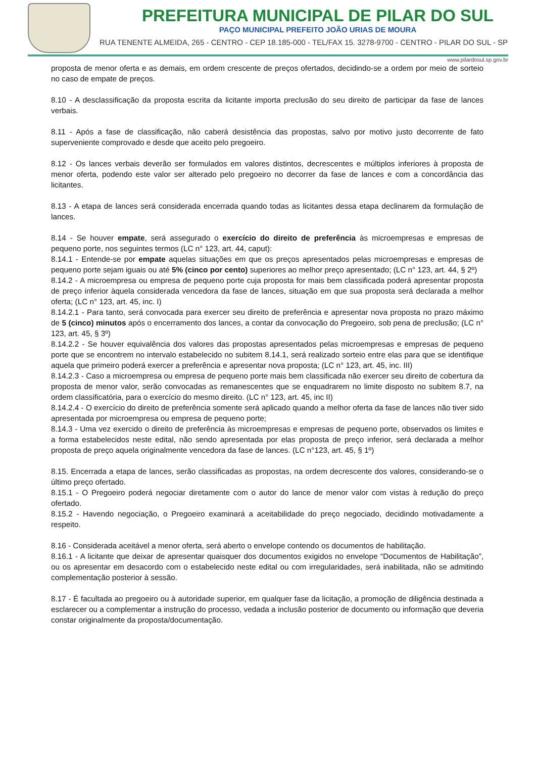PREFEITURA MUNICIPAL DE PILAR DO SUL
PAÇO MUNICIPAL PREFEITO JOÃO URIAS DE MOURA
RUA TENENTE ALMEIDA, 265 - CENTRO - CEP 18.185-000 - TEL/FAX 15. 3278-9700 - CENTRO - PILAR DO SUL - SP
www.pilardosul.sp.gov.br
proposta de menor oferta e as demais, em ordem crescente de preços ofertados, decidindo-se a ordem por meio de sorteio no caso de empate de preços.
8.10 - A desclassificação da proposta escrita da licitante importa preclusão do seu direito de participar da fase de lances verbais.
8.11 - Após a fase de classificação, não caberá desistência das propostas, salvo por motivo justo decorrente de fato superveniente comprovado e desde que aceito pelo pregoeiro.
8.12 - Os lances verbais deverão ser formulados em valores distintos, decrescentes e múltiplos inferiores à proposta de menor oferta, podendo este valor ser alterado pelo pregoeiro no decorrer da fase de lances e com a concordância das licitantes.
8.13 - A etapa de lances será considerada encerrada quando todas as licitantes dessa etapa declinarem da formulação de lances.
8.14 - Se houver empate, será assegurado o exercício do direito de preferência às microempresas e empresas de pequeno porte, nos seguintes termos (LC n° 123, art. 44, caput):
8.14.1 - Entende-se por empate aquelas situações em que os preços apresentados pelas microempresas e empresas de pequeno porte sejam iguais ou até 5% (cinco por cento) superiores ao melhor preço apresentado; (LC n° 123, art. 44, § 2º)
8.14.2 - A microempresa ou empresa de pequeno porte cuja proposta for mais bem classificada poderá apresentar proposta de preço inferior àquela considerada vencedora da fase de lances, situação em que sua proposta será declarada a melhor oferta; (LC n° 123, art. 45, inc. I)
8.14.2.1 - Para tanto, será convocada para exercer seu direito de preferência e apresentar nova proposta no prazo máximo de 5 (cinco) minutos após o encerramento dos lances, a contar da convocação do Pregoeiro, sob pena de preclusão; (LC n° 123, art. 45, § 3º)
8.14.2.2 - Se houver equivalência dos valores das propostas apresentados pelas microempresas e empresas de pequeno porte que se encontrem no intervalo estabelecido no subitem 8.14.1, será realizado sorteio entre elas para que se identifique aquela que primeiro poderá exercer a preferência e apresentar nova proposta; (LC n° 123, art. 45, inc. III)
8.14.2.3 - Caso a microempresa ou empresa de pequeno porte mais bem classificada não exercer seu direito de cobertura da proposta de menor valor, serão convocadas as remanescentes que se enquadrarem no limite disposto no subitem 8.7, na ordem classificatória, para o exercício do mesmo direito. (LC n° 123, art. 45, inc II)
8.14.2.4 - O exercício do direito de preferência somente será aplicado quando a melhor oferta da fase de lances não tiver sido apresentada por microempresa ou empresa de pequeno porte;
8.14.3 - Uma vez exercido o direito de preferência às microempresas e empresas de pequeno porte, observados os limites e a forma estabelecidos neste edital, não sendo apresentada por elas proposta de preço inferior, será declarada a melhor proposta de preço aquela originalmente vencedora da fase de lances. (LC n°123, art. 45, § 1º)
8.15. Encerrada a etapa de lances, serão classificadas as propostas, na ordem decrescente dos valores, considerando-se o último preço ofertado.
8.15.1 - O Pregoeiro poderá negociar diretamente com o autor do lance de menor valor com vistas à redução do preço ofertado.
8.15.2 - Havendo negociação, o Pregoeiro examinará a aceitabilidade do preço negociado, decidindo motivadamente a respeito.
8.16 - Considerada aceitável a menor oferta, será aberto o envelope contendo os documentos de habilitação.
8.16.1 - A licitante que deixar de apresentar quaisquer dos documentos exigidos no envelope “Documentos de Habilitação”, ou os apresentar em desacordo com o estabelecido neste edital ou com irregularidades, será inabilitada, não se admitindo complementação posterior à sessão.
8.17 - É facultada ao pregoeiro ou à autoridade superior, em qualquer fase da licitação, a promoção de diligência destinada a esclarecer ou a complementar a instrução do processo, vedada a inclusão posterior de documento ou informação que deveria constar originalmente da proposta/documentação.